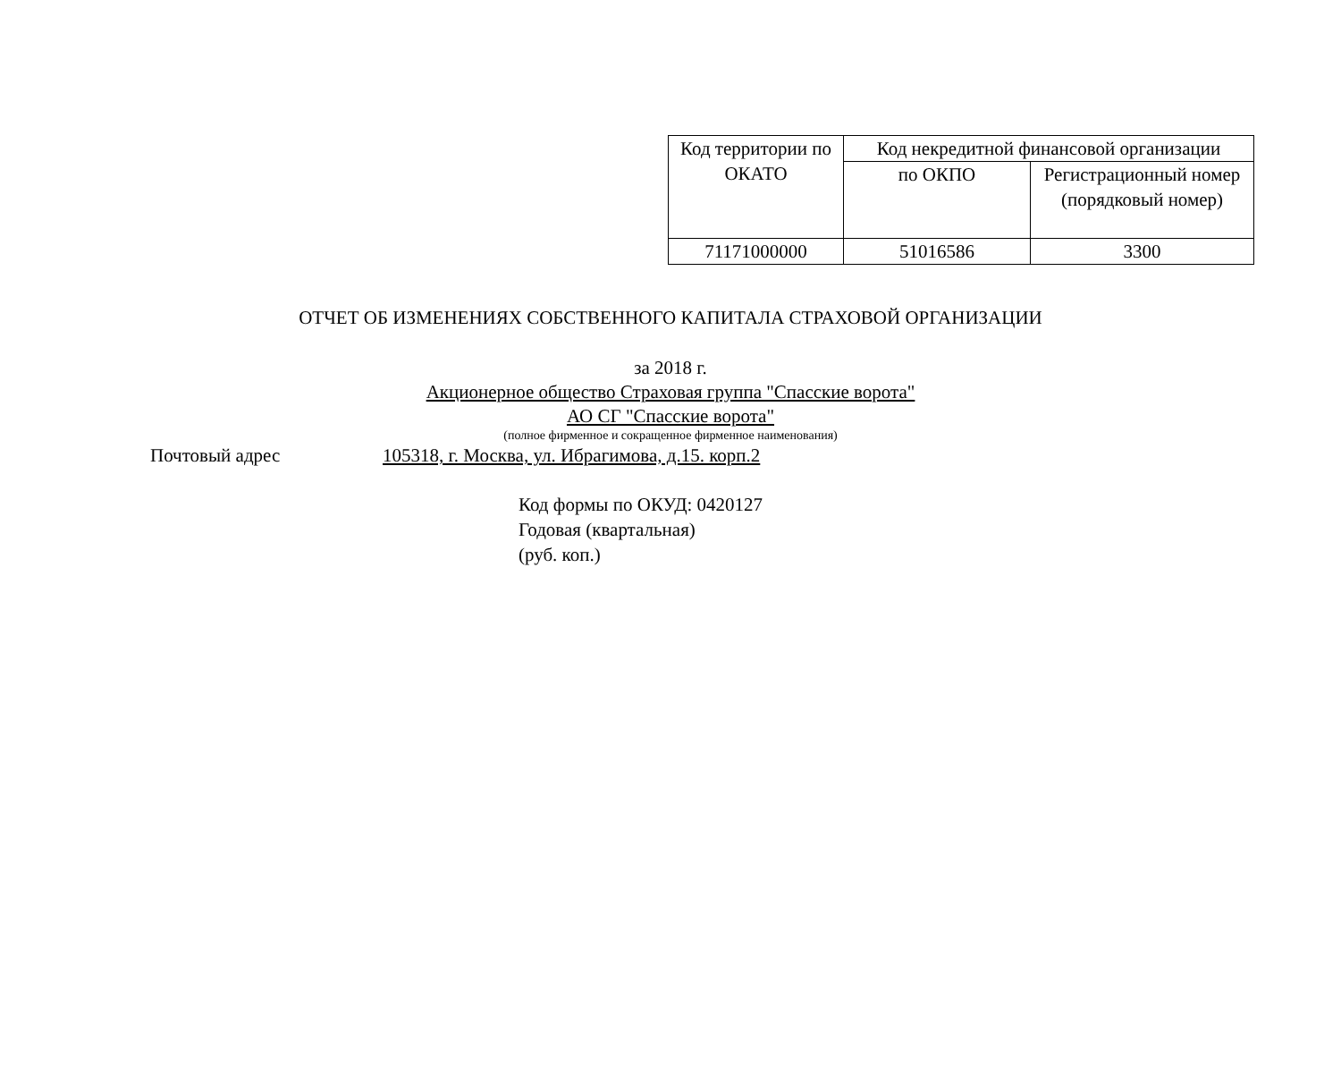| Код территории по ОКАТО | Код некредитной финансовой организации | |
| | по ОКПО | Регистрационный номер (порядковый номер) |
| 71171000000 | 51016586 | 3300 |
ОТЧЕТ ОБ ИЗМЕНЕНИЯХ СОБСТВЕННОГО КАПИТАЛА СТРАХОВОЙ ОРГАНИЗАЦИИ
за 2018 г.
Акционерное общество Страховая группа "Спасские ворота"
АО СГ "Спасские ворота"
(полное фирменное и сокращенное фирменное наименования)
Почтовый адрес 105318, г. Москва, ул. Ибрагимова, д.15. корп.2
Код формы по ОКУД: 0420127
Годовая (квартальная)
(руб. коп.)